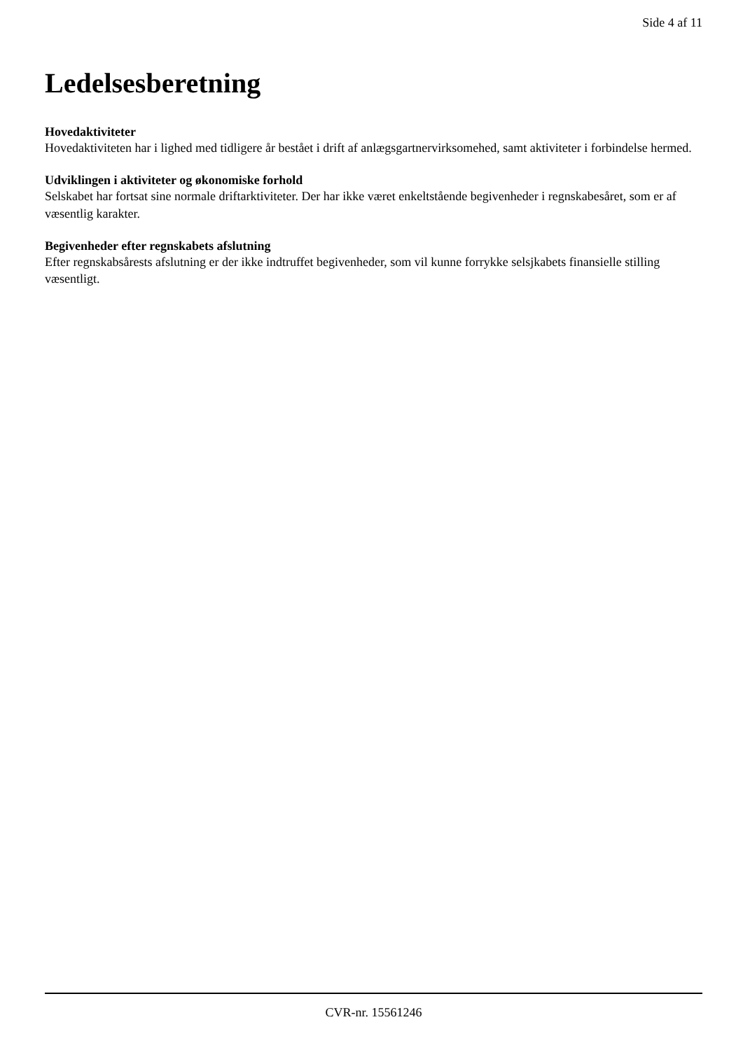Side 4 af 11
Ledelsesberetning
Hovedaktiviteter
Hovedaktiviteten har i lighed med tidligere år bestået i drift af anlægsgartnervirksomehed, samt aktiviteter i forbindelse hermed.
Udviklingen i aktiviteter og økonomiske forhold
Selskabet har fortsat sine normale driftarktiviteter. Der har ikke været enkeltstående begivenheder i regnskabesåret, som er af væsentlig karakter.
Begivenheder efter regnskabets afslutning
Efter regnskabsårests afslutning er der ikke indtruffet begivenheder, som vil kunne forrykke selsjkabets finansielle stilling væsentligt.
CVR-nr. 15561246